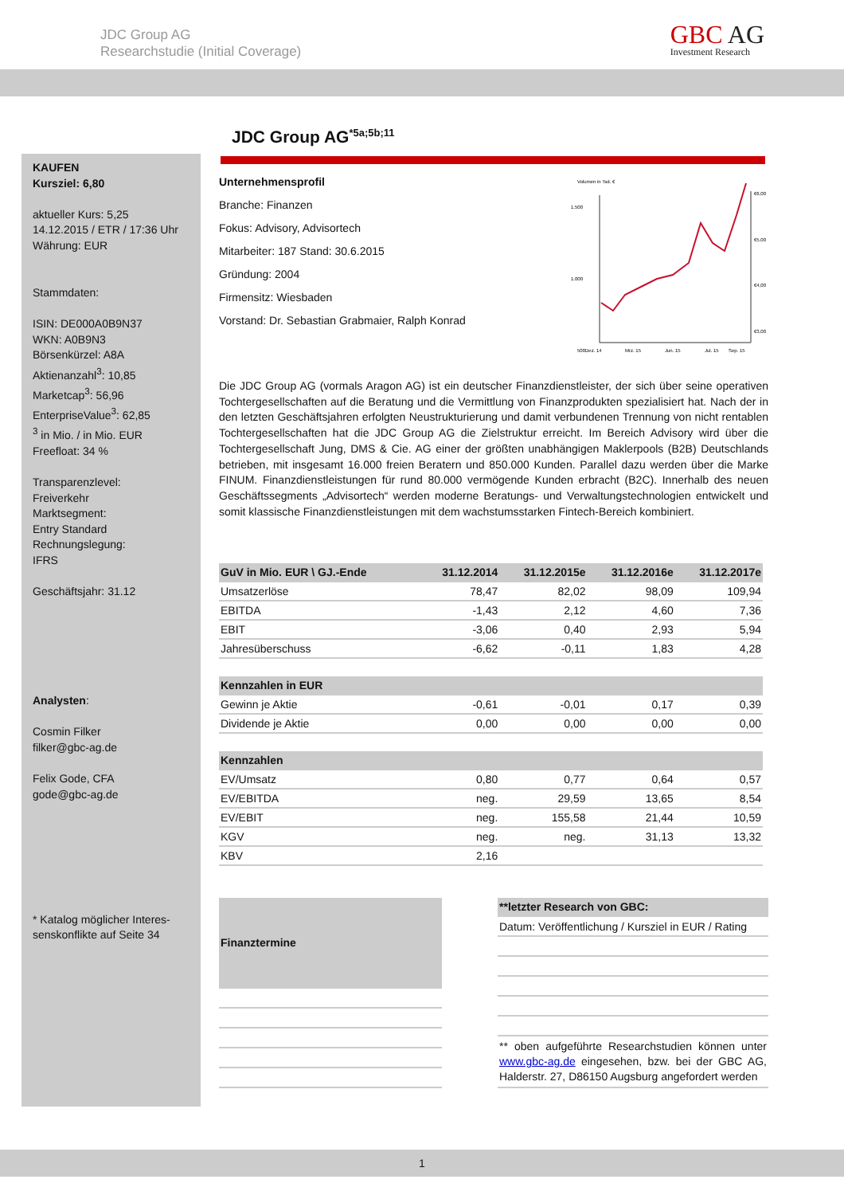JDC Group AG
Researchstudie (Initial Coverage)
GBC AG
Investment Research
KAUFEN
Kursziel: 6,80
aktueller Kurs: 5,25
14.12.2015 / ETR / 17:36 Uhr
Währung: EUR
Stammdaten:
ISIN: DE000A0B9N37
WKN: A0B9N3
Börsenkürzel: A8A
Aktienanzahl<sup>3</sup>: 10,85
Marketcap<sup>3</sup>: 56,96
EnterpriseValue<sup>3</sup>: 62,85
<sup>3</sup> in Mio. / in Mio. EUR
Freefloat: 34 %
Transparenzlevel:
Freiverkehr
Marktsegment:
Entry Standard
Rechnungslegung:
IFRS
Geschäftsjahr: 31.12
Analysten:
Cosmin Filker
filker@gbc-ag.de
Felix Gode, CFA
gode@gbc-ag.de
* Katalog möglicher Interes-senskonflikte auf Seite 34
JDC Group AG<sup>*5a;5b;11</sup>
Unternehmensprofil
Branche: Finanzen
Fokus: Advisory, Advisortech
Mitarbeiter: 187 Stand: 30.6.2015
Gründung: 2004
Firmensitz: Wiesbaden
Vorstand: Dr. Sebastian Grabmaier, Ralph Konrad
Volumen in Tsd. €
1.500
1.000
500
€6,00
€5,00
€4,00
€3,00
Dez. 14
Mrz. 15
Jun. 15
Jul. 15
Sep. 15
Die JDC Group AG (vormals Aragon AG) ist ein deutscher Finanzdienstleister, der sich über seine operativen Tochtergesellschaften auf die Beratung und die Vermittlung von Finanzprodukten spezialisiert hat. Nach der in den letzten Geschäftsjahren erfolgten Neustrukturierung und damit verbundenen Trennung von nicht rentablen Tochtergesellschaften hat die JDC Group AG die Zielstruktur erreicht. Im Bereich Advisory wird über die Tochtergesellschaft Jung, DMS & Cie. AG einer der größten unabhängigen Maklerpools (B2B) Deutschlands betrieben, mit insgesamt 16.000 freien Beratern und 850.000 Kunden. Parallel dazu werden über die Marke FINUM. Finanzdienstleistungen für rund 80.000 vermögende Kunden erbracht (B2C). Innerhalb des neuen Geschäftssegments „Advisortech“ werden moderne Beratungs- und Verwaltungstechnologien entwickelt und somit klassische Finanzdienstleistungen mit dem wachstumsstarken Fintech-Bereich kombiniert.
| GuV in Mio. EUR \ GJ.-Ende | 31.12.2014 | 31.12.2015e | 31.12.2016e | 31.12.2017e |
| --- | --- | --- | --- | --- |
| Umsatzerlöse | 78,47 | 82,02 | 98,09 | 109,94 |
| EBITDA | -1,43 | 2,12 | 4,60 | 7,36 |
| EBIT | -3,06 | 0,40 | 2,93 | 5,94 |
| Jahresüberschuss | -6,62 | -0,11 | 1,83 | 4,28 |
| Kennzahlen in EUR | | | | |
| Gewinn je Aktie | -0,61 | -0,01 | 0,17 | 0,39 |
| Dividende je Aktie | 0,00 | 0,00 | 0,00 | 0,00 |
| Kennzahlen | | | | |
| EV/Umsatz | 0,80 | 0,77 | 0,64 | 0,57 |
| EV/EBITDA | neg. | 29,59 | 13,65 | 8,54 |
| EV/EBIT | neg. | 155,58 | 21,44 | 10,59 |
| KGV | neg. | neg. | 31,13 | 13,32 |
| KBV | 2,16 | | | |
| Finanztermine |
| --- |
| **letzter Research von GBC: |
| --- |
| Datum: Veröffentlichung / Kursziel in EUR / Rating |
| ** oben aufgeführte Researchstudien können unter www.gbc-ag.de eingesehen, bzw. bei der GBC AG, Halderstr. 27, D86150 Augsburg angefordert werden |
1